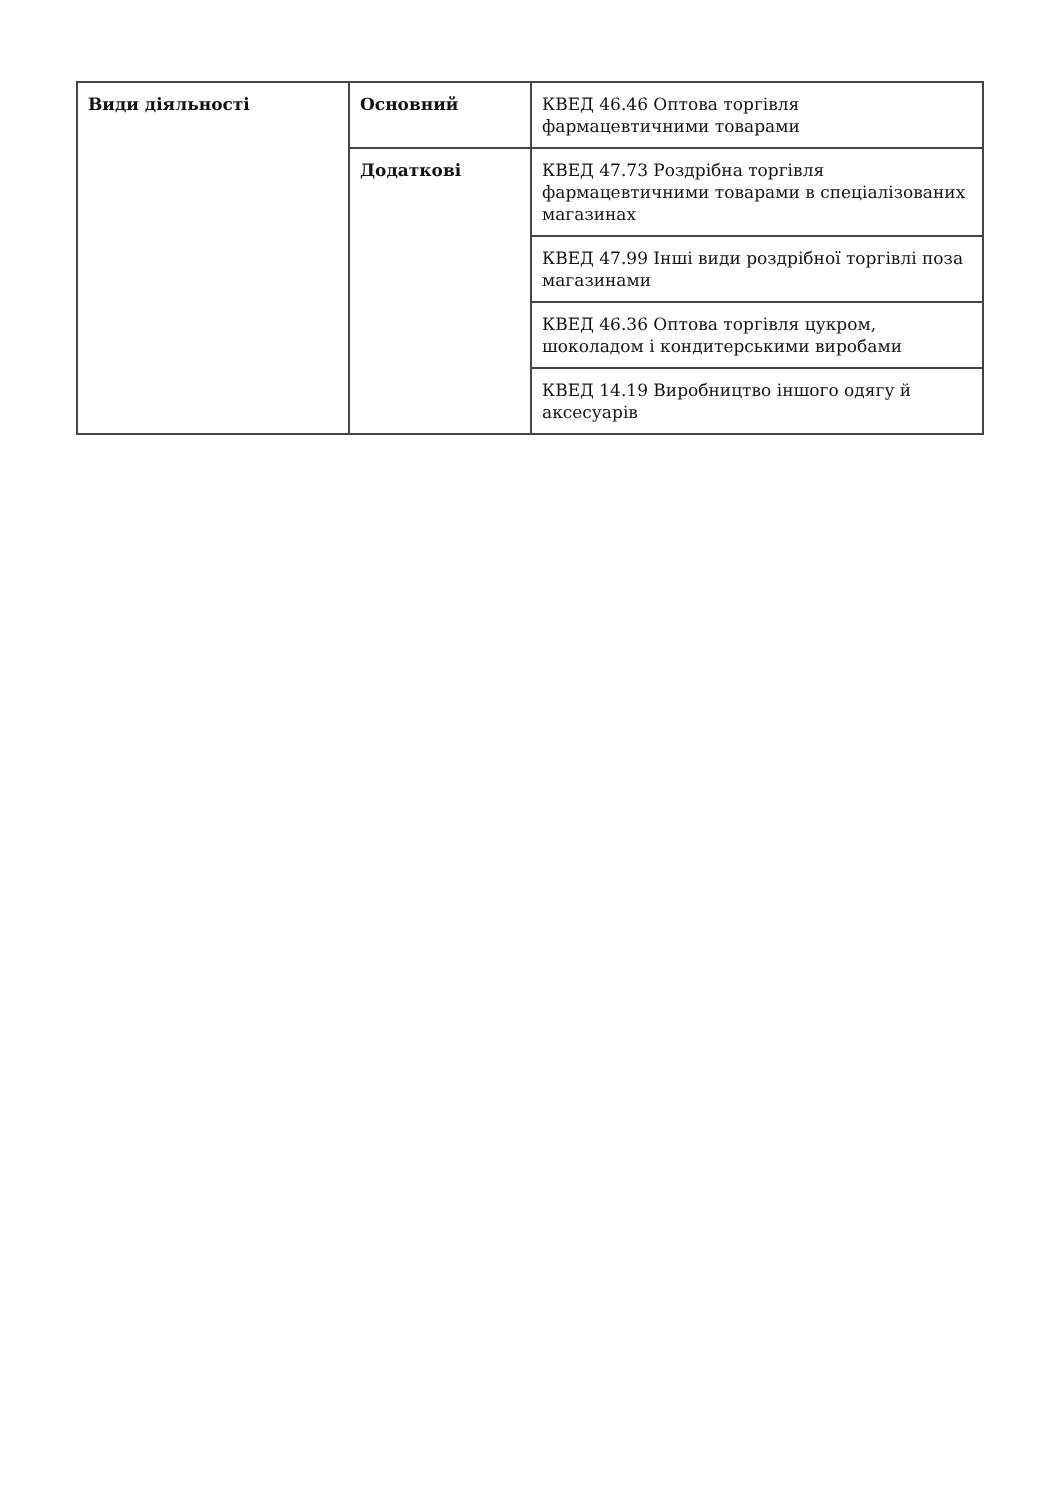| Види діяльності | Основний | КВЕД 46.46 Оптова торгівля фармацевтичними товарами |
| | Додаткові | КВЕД 47.73 Роздрібна торгівля фармацевтичними товарами в спеціалізованих магазинах |
| | | КВЕД 47.99 Інші види роздрібної торгівлі поза магазинами |
| | | КВЕД 46.36 Оптова торгівля цукром, шоколадом і кондитерськими виробами |
| | | КВЕД 14.19 Виробництво іншого одягу й аксесуарів |